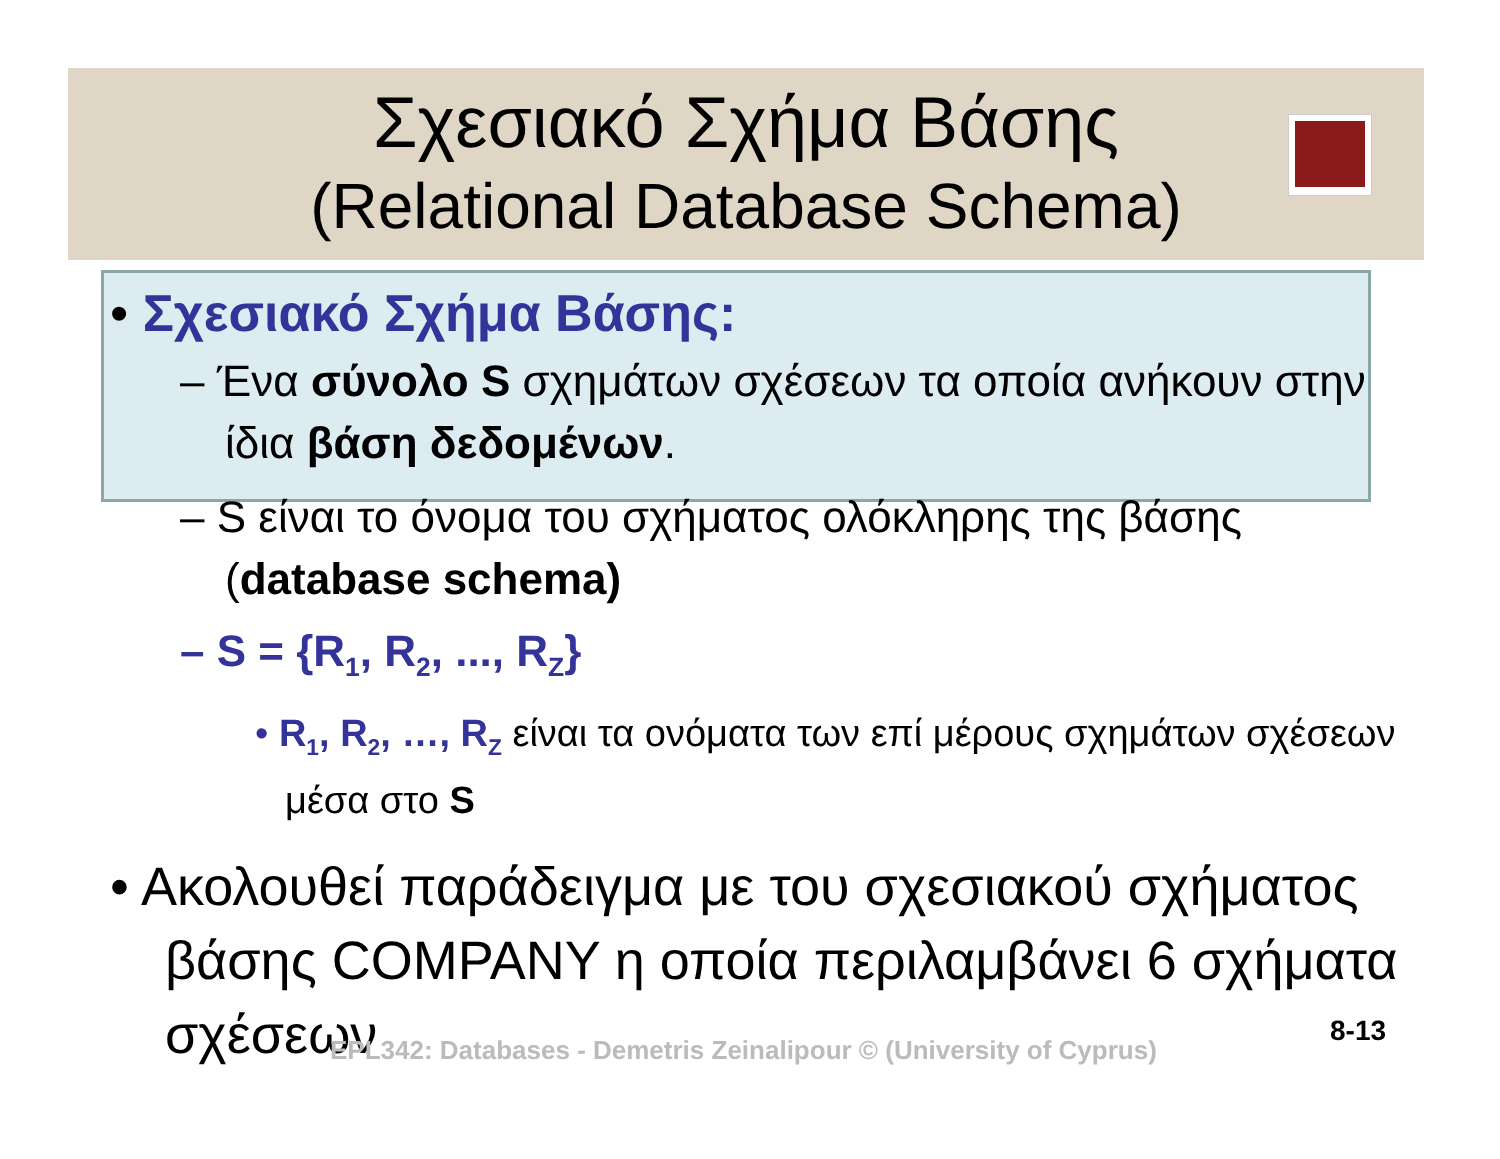Σχεσιακό Σχήμα Βάσης
(Relational Database Schema)
• Σχεσιακό Σχήμα Βάσης:
– Ένα σύνολο S σχημάτων σχέσεων τα οποία ανήκουν στην ίδια βάση δεδομένων.
– S είναι το όνομα του σχήματος ολόκληρης της βάσης (database schema)
– S = {R<sub>1</sub>, R<sub>2</sub>, ..., R<sub>Z</sub>}
• R<sub>1</sub>, R<sub>2</sub>, …, R<sub>Z</sub> είναι τα ονόματα των επί μέρους σχημάτων σχέσεων μέσα στο S
• Ακολουθεί παράδειγμα με του σχεσιακού σχήματος βάσης COMPANY η οποία περιλαμβάνει 6 σχήματα σχέσεων
EPL342: Databases - Demetris Zeinalipour © (University of Cyprus)
8-13